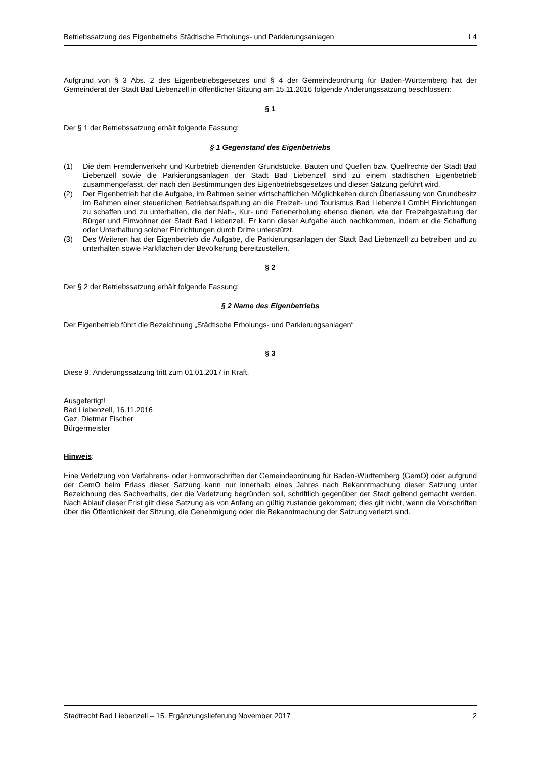Betriebssatzung des Eigenbetriebs Städtische Erholungs- und Parkierungsanlagen I 4
Aufgrund von § 3 Abs. 2 des Eigenbetriebsgesetzes und § 4 der Gemeindeordnung für Baden-Württemberg hat der Gemeinderat der Stadt Bad Liebenzell in öffentlicher Sitzung am 15.11.2016 folgende Änderungssatzung beschlossen:
§ 1
Der § 1 der Betriebssatzung erhält folgende Fassung:
§ 1 Gegenstand des Eigenbetriebs
(1) Die dem Fremdenverkehr und Kurbetrieb dienenden Grundstücke, Bauten und Quellen bzw. Quellrechte der Stadt Bad Liebenzell sowie die Parkierungsanlagen der Stadt Bad Liebenzell sind zu einem städtischen Eigenbetrieb zusammengefasst, der nach den Bestimmungen des Eigenbetriebsgesetzes und dieser Satzung geführt wird.
(2) Der Eigenbetrieb hat die Aufgabe, im Rahmen seiner wirtschaftlichen Möglichkeiten durch Überlassung von Grundbesitz im Rahmen einer steuerlichen Betriebsaufspaltung an die Freizeit- und Tourismus Bad Liebenzell GmbH Einrichtungen zu schaffen und zu unterhalten, die der Nah-, Kur- und Ferienerholung ebenso dienen, wie der Freizeitgestaltung der Bürger und Einwohner der Stadt Bad Liebenzell. Er kann dieser Aufgabe auch nachkommen, indem er die Schaffung oder Unterhaltung solcher Einrichtungen durch Dritte unterstützt.
(3) Des Weiteren hat der Eigenbetrieb die Aufgabe, die Parkierungsanlagen der Stadt Bad Liebenzell zu betreiben und zu unterhalten sowie Parkflächen der Bevölkerung bereitzustellen.
§ 2
Der § 2 der Betriebssatzung erhält folgende Fassung:
§ 2 Name des Eigenbetriebs
Der Eigenbetrieb führt die Bezeichnung „Städtische Erholungs- und Parkierungsanlagen“
§ 3
Diese 9. Änderungssatzung tritt zum 01.01.2017 in Kraft.
Ausgefertigt!
Bad Liebenzell, 16.11.2016
Gez. Dietmar Fischer
Bürgermeister
Hinweis:
Eine Verletzung von Verfahrens- oder Formvorschriften der Gemeindeordnung für Baden-Württemberg (GemO) oder aufgrund der GemO beim Erlass dieser Satzung kann nur innerhalb eines Jahres nach Bekanntmachung dieser Satzung unter Bezeichnung des Sachverhalts, der die Verletzung begründen soll, schriftlich gegenüber der Stadt geltend gemacht werden. Nach Ablauf dieser Frist gilt diese Satzung als von Anfang an gültig zustande gekommen; dies gilt nicht, wenn die Vorschriften über die Öffentlichkeit der Sitzung, die Genehmigung oder die Bekanntmachung der Satzung verletzt sind.
Stadtrecht Bad Liebenzell – 15. Ergänzungslieferung November 2017 2